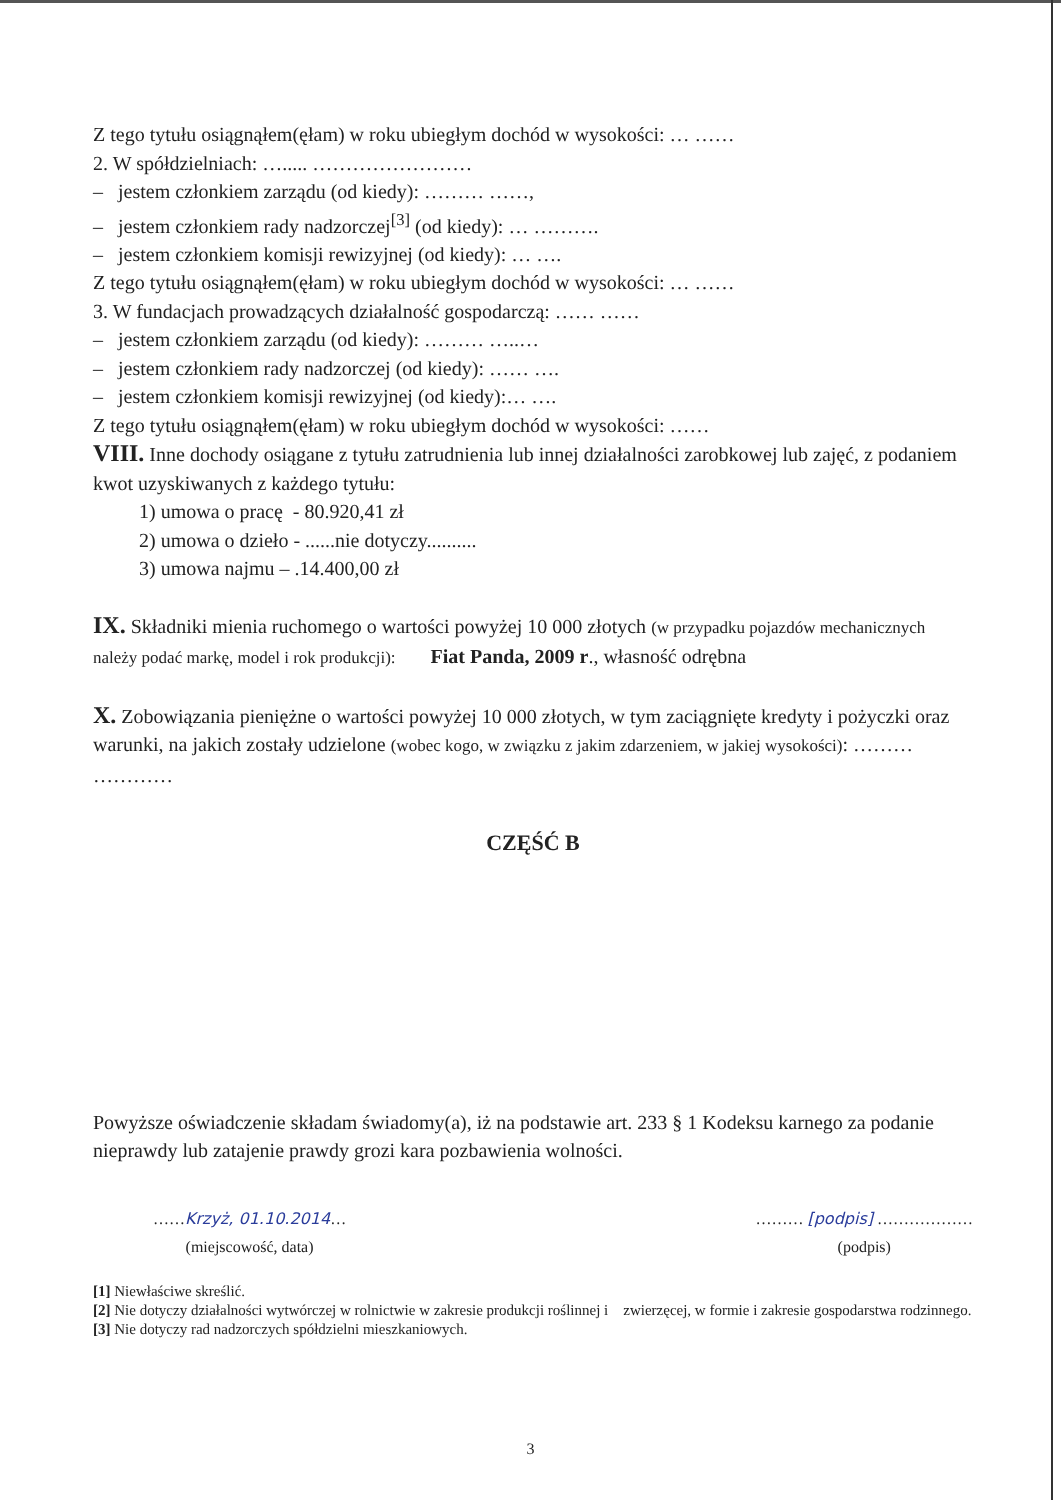Z tego tytułu osiągnąłem(ęłam) w roku ubiegłym dochód w wysokości: … ……
2. W spółdzielniach: …..... ……………………
– jestem członkiem zarządu (od kiedy): ……… ……,
– jestem członkiem rady nadzorczej<sup>[3]</sup> (od kiedy): … ……….
– jestem członkiem komisji rewizyjnej (od kiedy): … ….
Z tego tytułu osiągnąłem(ęłam) w roku ubiegłym dochód w wysokości: … ……
3. W fundacjach prowadzących działalność gospodarczą: …… ……
– jestem członkiem zarządu (od kiedy): ……… …..…
– jestem członkiem rady nadzorczej (od kiedy): …… ….
– jestem członkiem komisji rewizyjnej (od kiedy):… ….
Z tego tytułu osiągnąłem(ęłam) w roku ubiegłym dochód w wysokości: ……
VIII. Inne dochody osiągane z tytułu zatrudnienia lub innej działalności zarobkowej lub zajęć, z podaniem kwot uzyskiwanych z każdego tytułu:
1) umowa o pracę - 80.920,41 zł
2) umowa o dzieło - ......nie dotyczy..........
3) umowa najmu – .14.400,00 zł
IX. Składniki mienia ruchomego o wartości powyżej 10 000 złotych (w przypadku pojazdów mechanicznych należy podać markę, model i rok produkcji): Fiat Panda, 2009 r., własność odrębna
X. Zobowiązania pieniężne o wartości powyżej 10 000 złotych, w tym zaciągnięte kredyty i pożyczki oraz warunki, na jakich zostały udzielone (wobec kogo, w związku z jakim zdarzeniem, w jakiej wysokości): ……… …………
CZĘŚĆ B
Powyższe oświadczenie składam świadomy(a), iż na podstawie art. 233 § 1 Kodeksu karnego za podanie nieprawdy lub zatajenie prawdy grozi kara pozbawienia wolności.
……Krzyż, 01.10.2014…
(miejscowość, data)
……… [podpis] ………………
(podpis)
[1] Niewłaściwe skreślić.
[2] Nie dotyczy działalności wytwórczej w rolnictwie w zakresie produkcji roślinnej i zwierzęcej, w formie i zakresie gospodarstwa rodzinnego.
[3] Nie dotyczy rad nadzorczych spółdzielni mieszkaniowych.
3